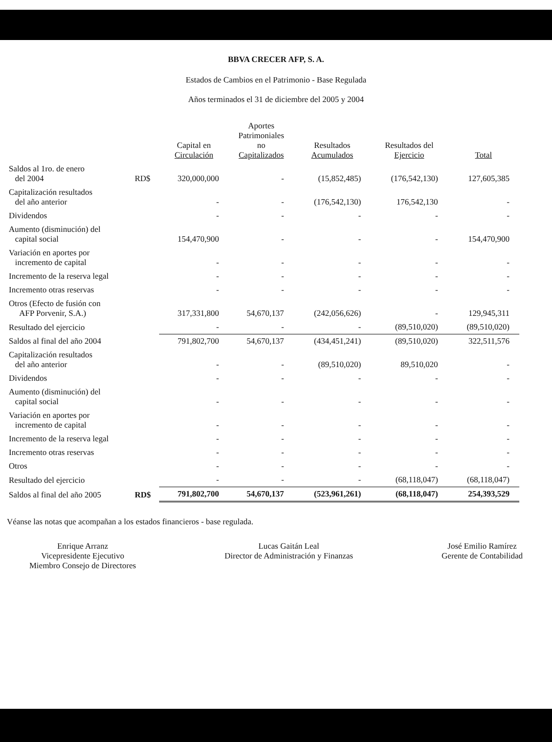BBVA CRECER AFP, S. A.
Estados de Cambios en el Patrimonio - Base Regulada
Años terminados el 31 de diciembre del 2005 y 2004
| | | Capital en Circulación | Aportes Patrimoniales no Capitalizados | Resultados Acumulados | Resultados del Ejercicio | Total |
| --- | --- | --- | --- | --- | --- | --- |
| Saldos al 1ro. de enero del 2004 | RD$ | 320,000,000 | - | (15,852,485) | (176,542,130) | 127,605,385 |
| Capitalización resultados del año anterior | | - | - | (176,542,130) | 176,542,130 | - |
| Dividendos | | - | - | - | - | - |
| Aumento (disminución) del capital social | | 154,470,900 | - | - | - | 154,470,900 |
| Variación en aportes por incremento de capital | | - | - | - | - | - |
| Incremento de la reserva legal | | - | - | - | - | - |
| Incremento otras reservas | | - | - | - | - | - |
| Otros (Efecto de fusión con AFP Porvenir, S.A.) | | 317,331,800 | 54,670,137 | (242,056,626) | - | 129,945,311 |
| Resultado del ejercicio | | - | - | - | (89,510,020) | (89,510,020) |
| Saldos al final del año 2004 | | 791,802,700 | 54,670,137 | (434,451,241) | (89,510,020) | 322,511,576 |
| Capitalización resultados del año anterior | | - | - | (89,510,020) | 89,510,020 | - |
| Dividendos | | - | - | - | - | - |
| Aumento (disminución) del capital social | | - | - | - | - | - |
| Variación en aportes por incremento de capital | | - | - | - | - | - |
| Incremento de la reserva legal | | - | - | - | - | - |
| Incremento otras reservas | | - | - | - | - | - |
| Otros | | - | - | - | - | - |
| Resultado del ejercicio | | - | - | - | (68,118,047) | (68,118,047) |
| Saldos al final del año 2005 | RD$ | 791,802,700 | 54,670,137 | (523,961,261) | (68,118,047) | 254,393,529 |
Véanse las notas que acompañan a los estados financieros - base regulada.
Enrique Arranz
Vicepresidente Ejecutivo
Miembro Consejo de Directores
Lucas Gaitán Leal
Director de Administración y Finanzas
José Emilio Ramírez
Gerente de Contabilidad